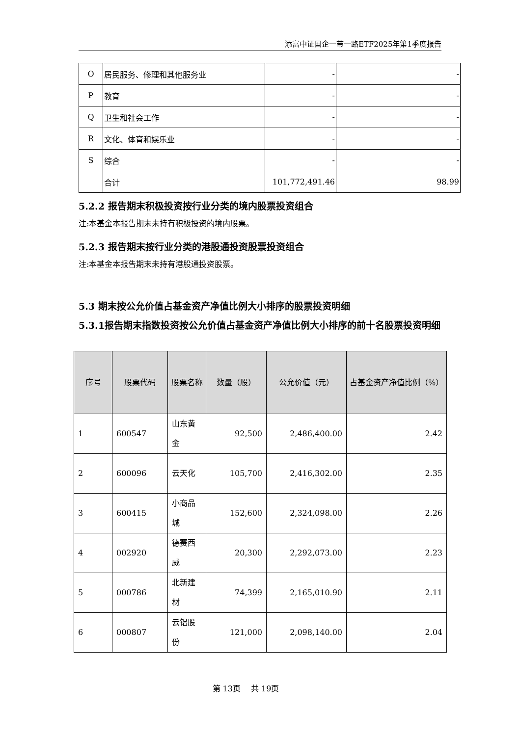添富中证国企一带一路ETF2025年第1季度报告
| O | 居民服务、修理和其他服务业 | - | - |
| P | 教育 | - | - |
| Q | 卫生和社会工作 | - | - |
| R | 文化、体育和娱乐业 | - | - |
| S | 综合 | - | - |
| | 合计 | 101,772,491.46 | 98.99 |
5.2.2 报告期末积极投资按行业分类的境内股票投资组合
注:本基金本报告期末未持有积极投资的境内股票。
5.2.3 报告期末按行业分类的港股通投资股票投资组合
注:本基金本报告期末未持有港股通投资股票。
5.3 期末按公允价值占基金资产净值比例大小排序的股票投资明细
5.3.1报告期末指数投资按公允价值占基金资产净值比例大小排序的前十名股票投资明细
| 序号 | 股票代码 | 股票名称 | 数量（股） | 公允价值（元） | 占基金资产净值比例（%） |
| --- | --- | --- | --- | --- | --- |
| 1 | 600547 | 山东黄金 | 92,500 | 2,486,400.00 | 2.42 |
| 2 | 600096 | 云天化 | 105,700 | 2,416,302.00 | 2.35 |
| 3 | 600415 | 小商品城 | 152,600 | 2,324,098.00 | 2.26 |
| 4 | 002920 | 德赛西威 | 20,300 | 2,292,073.00 | 2.23 |
| 5 | 000786 | 北新建材 | 74,399 | 2,165,010.90 | 2.11 |
| 6 | 000807 | 云铝股份 | 121,000 | 2,098,140.00 | 2.04 |
第 13页　 共 19页